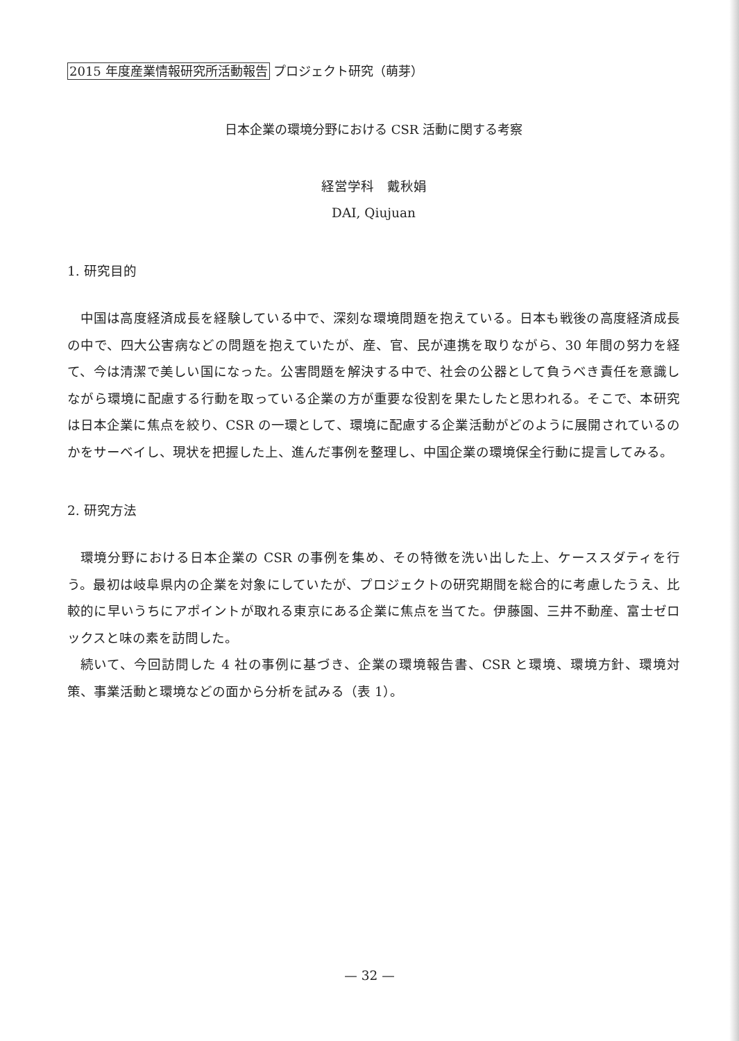2015 年度産業情報研究所活動報告 プロジェクト研究（萌芽）
日本企業の環境分野における CSR 活動に関する考察
経営学科　戴秋娟
DAI, Qiujuan
1. 研究目的
中国は高度経済成長を経験している中で、深刻な環境問題を抱えている。日本も戦後の高度経済成長の中で、四大公害病などの問題を抱えていたが、産、官、民が連携を取りながら、30 年間の努力を経て、今は清潔で美しい国になった。公害問題を解決する中で、社会の公器として負うべき責任を意識しながら環境に配慮する行動を取っている企業の方が重要な役割を果たしたと思われる。そこで、本研究は日本企業に焦点を絞り、CSR の一環として、環境に配慮する企業活動がどのように展開されているのかをサーベイし、現状を把握した上、進んだ事例を整理し、中国企業の環境保全行動に提言してみる。
2. 研究方法
環境分野における日本企業の CSR の事例を集め、その特徴を洗い出した上、ケーススダティを行う。最初は岐阜県内の企業を対象にしていたが、プロジェクトの研究期間を総合的に考慮したうえ、比較的に早いうちにアポイントが取れる東京にある企業に焦点を当てた。伊藤園、三井不動産、富士ゼロックスと味の素を訪問した。
続いて、今回訪問した 4 社の事例に基づき、企業の環境報告書、CSR と環境、環境方針、環境対策、事業活動と環境などの面から分析を試みる（表 1）。
— 32 —